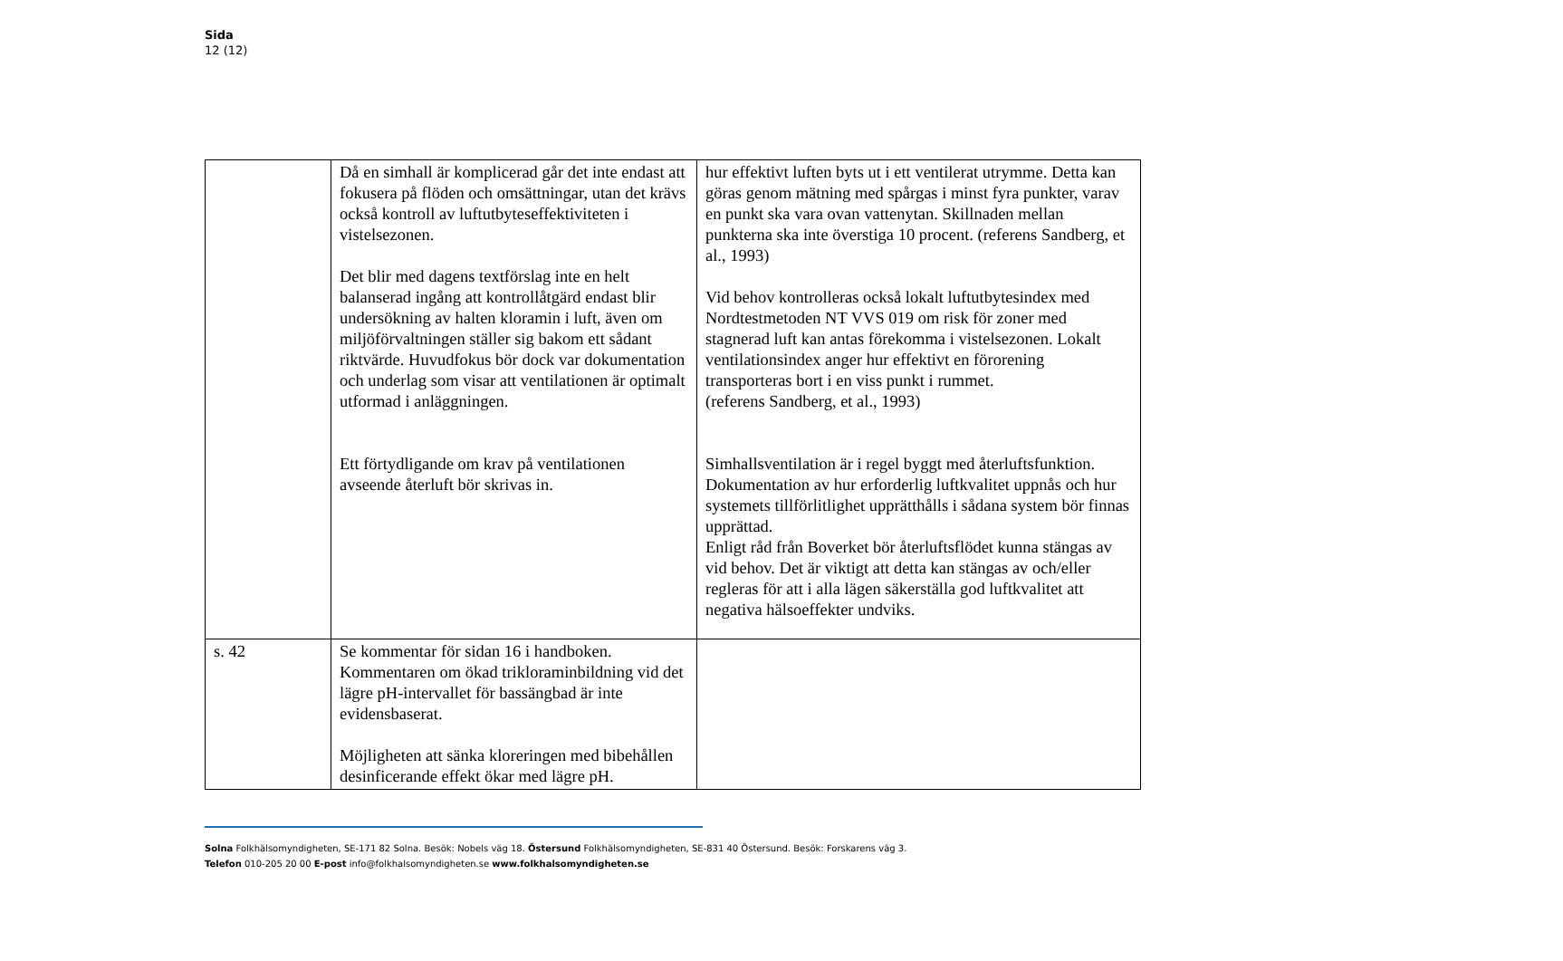Sida
12 (12)
| | Då en simhall är komplicerad går det inte endast att fokusera på flöden och omsättningar, utan det krävs också kontroll av luftutbyteseffektiviteten i vistelsezonen. Det blir med dagens textförslag inte en helt balanserad ingång att kontrollåtgärd endast blir undersökning av halten kloramin i luft, även om miljöförvaltningen ställer sig bakom ett sådant riktvärde. Huvudfokus bör dock var dokumentation och underlag som visar att ventilationen är optimalt utformad i anläggningen. Ett förtydligande om krav på ventilationen avseende återluft bör skrivas in. | hur effektivt luften byts ut i ett ventilerat utrymme. Detta kan göras genom mätning med spårgas i minst fyra punkter, varav en punkt ska vara ovan vattenytan. Skillnaden mellan punkterna ska inte överstiga 10 procent. (referens Sandberg, et al., 1993) Vid behov kontrolleras också lokalt luftutbytesindex med Nordtestmetoden NT VVS 019 om risk för zoner med stagnerad luft kan antas förekomma i vistelsezonen. Lokalt ventilationsindex anger hur effektivt en förorening transporteras bort i en viss punkt i rummet. (referens Sandberg, et al., 1993) Simhallsventilation är i regel byggt med återluftsfunktion. Dokumentation av hur erforderlig luftkvalitet uppnås och hur systemets tillförlitlighet upprätthålls i sådana system bör finnas upprättad. Enligt råd från Boverket bör återluftsflödet kunna stängas av vid behov. Det är viktigt att detta kan stängas av och/eller regleras för att i alla lägen säkerställa god luftkvalitet att negativa hälsoeffekter undviks. |
| s. 42 | Se kommentar för sidan 16 i handboken. Kommentaren om ökad trikloraminbildning vid det lägre pH-intervallet för bassängbad är inte evidensbaserat. Möjligheten att sänka kloreringen med bibehållen desinficerande effekt ökar med lägre pH. | |
Solna Folkhälsomyndigheten, SE-171 82 Solna. Besök: Nobels väg 18. Östersund Folkhälsomyndigheten, SE-831 40 Östersund. Besök: Forskarens väg 3.
Telefon 010-205 20 00 E-post info@folkhalsomyndigheten.se www.folkhalsomyndigheten.se